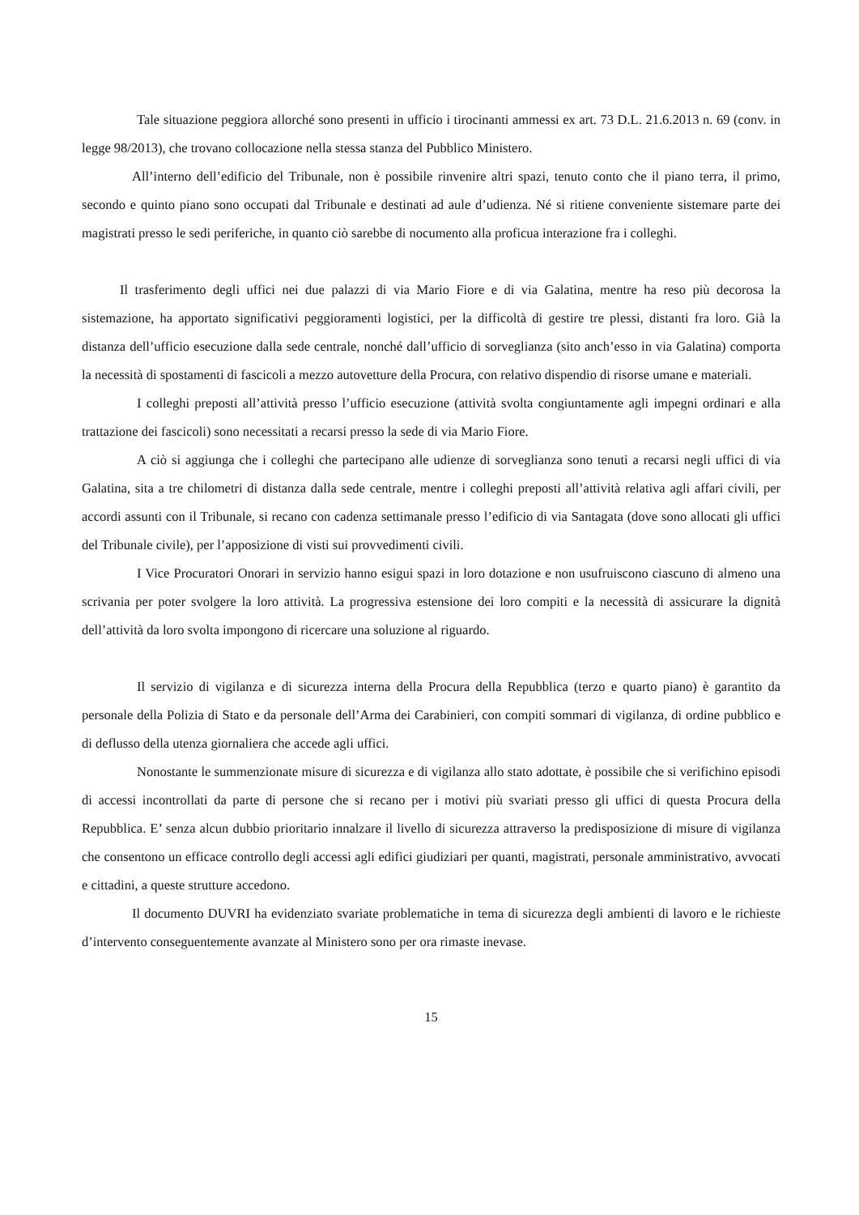Tale situazione peggiora allorché sono presenti in ufficio i tirocinanti ammessi ex art. 73 D.L. 21.6.2013 n. 69 (conv. in legge 98/2013), che trovano collocazione nella stessa stanza del Pubblico Ministero.
All’interno dell’edificio del Tribunale, non è possibile rinvenire altri spazi, tenuto conto che il piano terra, il primo, secondo e quinto piano sono occupati dal Tribunale e destinati ad aule d’udienza. Né si ritiene conveniente sistemare parte dei magistrati presso le sedi periferiche, in quanto ciò sarebbe di nocumento alla proficua interazione fra i colleghi.
Il trasferimento degli uffici nei due palazzi di via Mario Fiore e di via Galatina, mentre ha reso più decorosa la sistemazione, ha apportato significativi peggioramenti logistici, per la difficoltà di gestire tre plessi, distanti fra loro. Già la distanza dell’ufficio esecuzione dalla sede centrale, nonché dall’ufficio di sorveglianza (sito anch’esso in via Galatina) comporta la necessità di spostamenti di fascicoli a mezzo autovetture della Procura, con relativo dispendio di risorse umane e materiali.
I colleghi preposti all’attività presso l’ufficio esecuzione (attività svolta congiuntamente agli impegni ordinari e alla trattazione dei fascicoli) sono necessitati a recarsi presso la sede di via Mario Fiore.
A ciò si aggiunga che i colleghi che partecipano alle udienze di sorveglianza sono tenuti a recarsi negli uffici di via Galatina, sita a tre chilometri di distanza dalla sede centrale, mentre i colleghi preposti all’attività relativa agli affari civili, per accordi assunti con il Tribunale, si recano con cadenza settimanale presso l’edificio di via Santagata (dove sono allocati gli uffici del Tribunale civile), per l’apposizione di visti sui provvedimenti civili.
I Vice Procuratori Onorari in servizio hanno esigui spazi in loro dotazione e non usufruiscono ciascuno di almeno una scrivania per poter svolgere la loro attività. La progressiva estensione dei loro compiti e la necessità di assicurare la dignità dell’attività da loro svolta impongono di ricercare una soluzione al riguardo.
Il servizio di vigilanza e di sicurezza interna della Procura della Repubblica (terzo e quarto piano) è garantito da personale della Polizia di Stato e da personale dell’Arma dei Carabinieri, con compiti sommari di vigilanza, di ordine pubblico e di deflusso della utenza giornaliera che accede agli uffici.
Nonostante le summenzionate misure di sicurezza e di vigilanza allo stato adottate, è possibile che si verifichino episodi di accessi incontrollati da parte di persone che si recano per i motivi più svariati presso gli uffici di questa Procura della Repubblica. E’ senza alcun dubbio prioritario innalzare il livello di sicurezza attraverso la predisposizione di misure di vigilanza che consentono un efficace controllo degli accessi agli edifici giudiziari per quanti, magistrati, personale amministrativo, avvocati e cittadini, a queste strutture accedono.
Il documento DUVRI ha evidenziato svariate problematiche in tema di sicurezza degli ambienti di lavoro e le richieste d’intervento conseguentemente avanzate al Ministero sono per ora rimaste inevase.
15